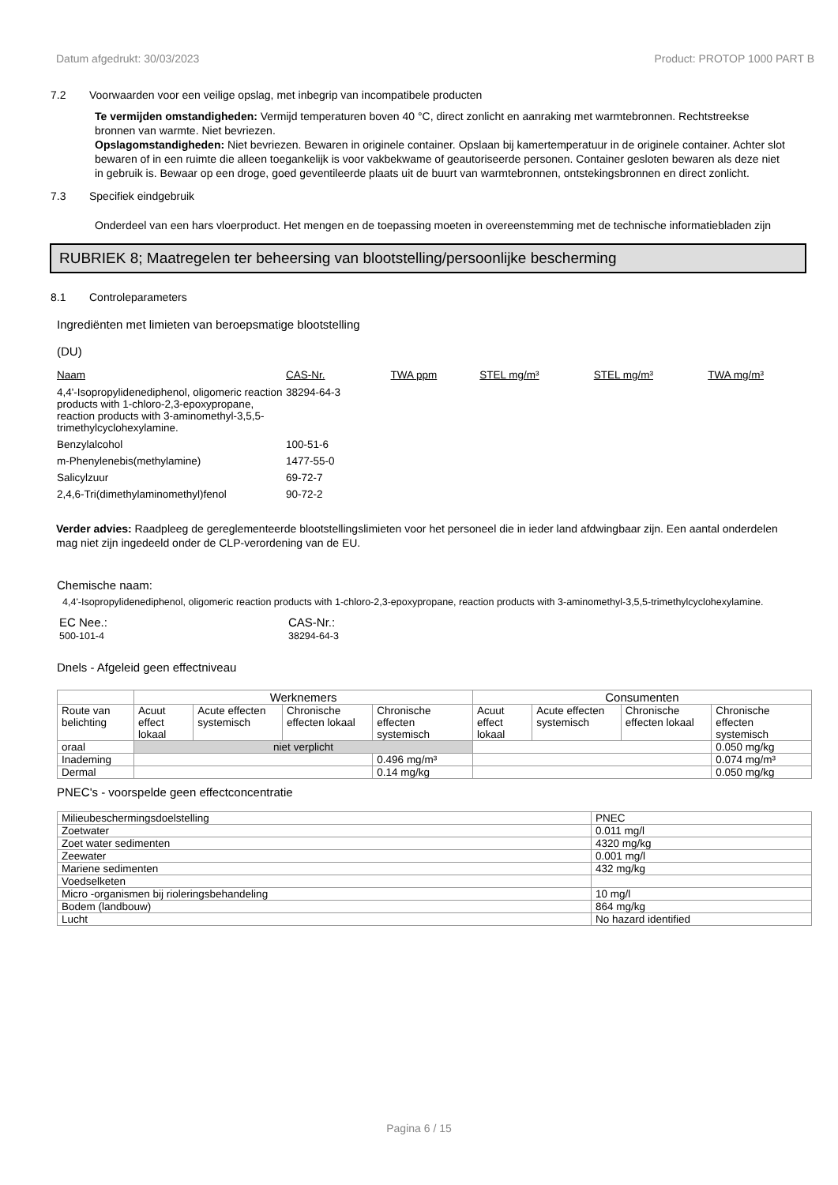Datum afgedrukt: 30/03/2023 Product: PROTOP 1000 PART B
7.2 Voorwaarden voor een veilige opslag, met inbegrip van incompatibele producten
Te vermijden omstandigheden: Vermijd temperaturen boven 40 °C, direct zonlicht en aanraking met warmtebronnen. Rechtstreekse bronnen van warmte. Niet bevriezen.
Opslagomstandigheden: Niet bevriezen. Bewaren in originele container. Opslaan bij kamertemperatuur in de originele container. Achter slot bewaren of in een ruimte die alleen toegankelijk is voor vakbekwame of geautoriseerde personen. Container gesloten bewaren als deze niet in gebruik is. Bewaar op een droge, goed geventileerde plaats uit de buurt van warmtebronnen, ontstekingsbronnen en direct zonlicht.
7.3 Specifiek eindgebruik
Onderdeel van een hars vloerproduct. Het mengen en de toepassing moeten in overeenstemming met de technische informatiebladen zijn
RUBRIEK 8; Maatregelen ter beheersing van blootstelling/persoonlijke bescherming
8.1 Controleparameters
Ingrediënten met limieten van beroepsmatige blootstelling
(DU)
| Naam | CAS-Nr. | TWA ppm | STEL mg/m³ | STEL mg/m³ | TWA mg/m³ |
| --- | --- | --- | --- | --- | --- |
| 4,4'-Isopropylidenediphenol, oligomeric reaction products with 1-chloro-2,3-epoxypropane, reaction products with 3-aminomethyl-3,5,5-trimethylcyclohexylamine. | 38294-64-3 | | | | |
| Benzylalcohol | 100-51-6 | | | | |
| m-Phenylenebis(methylamine) | 1477-55-0 | | | | |
| Salicylzuur | 69-72-7 | | | | |
| 2,4,6-Tri(dimethylaminomethyl)fenol | 90-72-2 | | | | |
Verder advies: Raadpleeg de gereglementeerde blootstellingslimieten voor het personeel die in ieder land afdwingbaar zijn. Een aantal onderdelen mag niet zijn ingedeeld onder de CLP-verordening van de EU.
Chemische naam:
4,4'-Isopropylidenediphenol, oligomeric reaction products with 1-chloro-2,3-epoxypropane, reaction products with 3-aminomethyl-3,5,5-trimethylcyclohexylamine.
EC Nee.:
500-101-4
CAS-Nr.:
38294-64-3
Dnels - Afgeleid geen effectniveau
| | Werknemers | | | | Consumenten | | | |
| --- | --- | --- | --- | --- | --- | --- | --- | --- |
| Route van belichting | Acuut effect lokaal | Acute effecten systemisch | Chronische effecten lokaal | Chronische effecten systemisch | Acuut effect lokaal | Acute effecten systemisch | Chronische effecten lokaal | Chronische effecten systemisch |
| oraal | niet verplicht | | | | | | | 0.050 mg/kg |
| Inademing | | | | 0.496 mg/m³ | | | | 0.074 mg/m³ |
| Dermal | | | | 0.14 mg/kg | | | | 0.050 mg/kg |
PNEC's - voorspelde geen effectconcentratie
| Milieubeschermingsdoelstelling | PNEC |
| Zoetwater | 0.011 mg/l |
| Zoet water sedimenten | 4320 mg/kg |
| Zeewater | 0.001 mg/l |
| Mariene sedimenten | 432 mg/kg |
| Voedselketen | |
| Micro -organismen bij rioleringsbehandeling | 10 mg/l |
| Bodem (landbouw) | 864 mg/kg |
| Lucht | No hazard identified |
Pagina 6 / 15